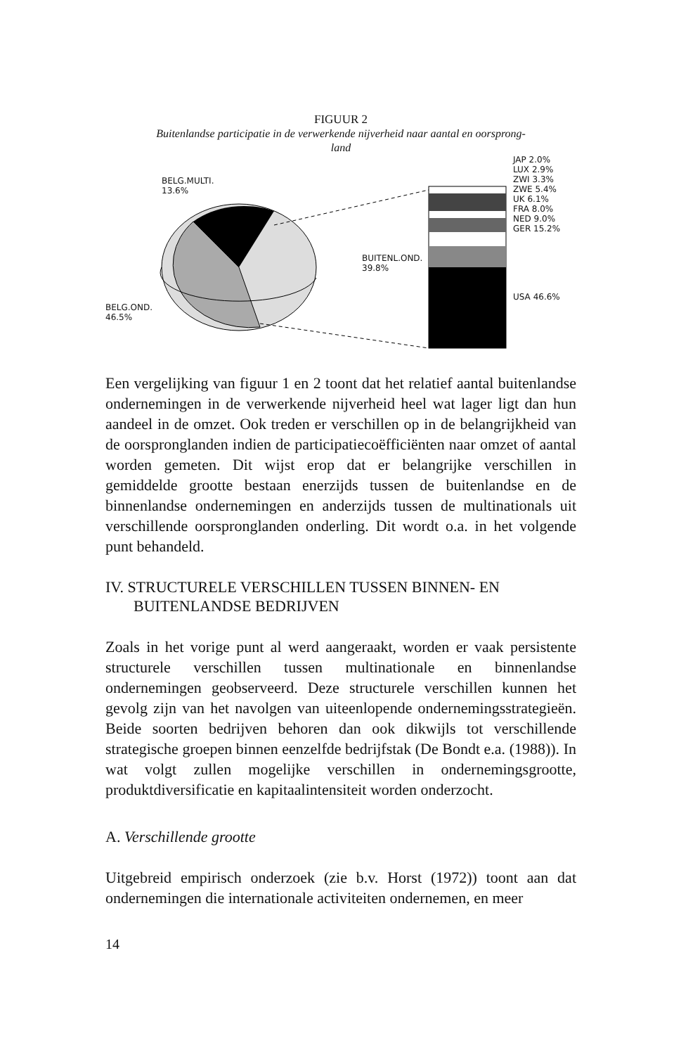FIGUUR 2
Buitenlandse participatie in de verwerkende nijverheid naar aantal en oorsprong-
land
BELG.MULTI.
13.6%
BUITENL.OND.
39.8%
BELG.OND.
46.5%
JAP 2.0%
LUX 2.9%
ZWI 3.3%
ZWE 5.4%
UK 6.1%
FRA 8.0%
NED 9.0%
GER 15.2%
USA 46.6%
Een vergelijking van figuur 1 en 2 toont dat het relatief aantal buitenlandse ondernemingen in de verwerkende nijverheid heel wat lager ligt dan hun aandeel in de omzet. Ook treden er verschillen op in de belangrijkheid van de oorspronglanden indien de participatiecoëfficiënten naar omzet of aantal worden gemeten. Dit wijst erop dat er belangrijke verschillen in gemiddelde grootte bestaan enerzijds tussen de buitenlandse en de binnenlandse ondernemingen en anderzijds tussen de multinationals uit verschillende oorspronglanden onderling. Dit wordt o.a. in het volgende punt behandeld.
IV. STRUCTURELE VERSCHILLEN TUSSEN BINNEN- EN BUITENLANDSE BEDRIJVEN
Zoals in het vorige punt al werd aangeraakt, worden er vaak persistente structurele verschillen tussen multinationale en binnenlandse ondernemingen geobserveerd. Deze structurele verschillen kunnen het gevolg zijn van het navolgen van uiteenlopende ondernemingsstrategieën. Beide soorten bedrijven behoren dan ook dikwijls tot verschillende strategische groepen binnen eenzelfde bedrijfstak (De Bondt e.a. (1988)). In wat volgt zullen mogelijke verschillen in ondernemingsgrootte, produktdiversificatie en kapitaalintensiteit worden onderzocht.
A. Verschillende grootte
Uitgebreid empirisch onderzoek (zie b.v. Horst (1972)) toont aan dat ondernemingen die internationale activiteiten ondernemen, en meer
14